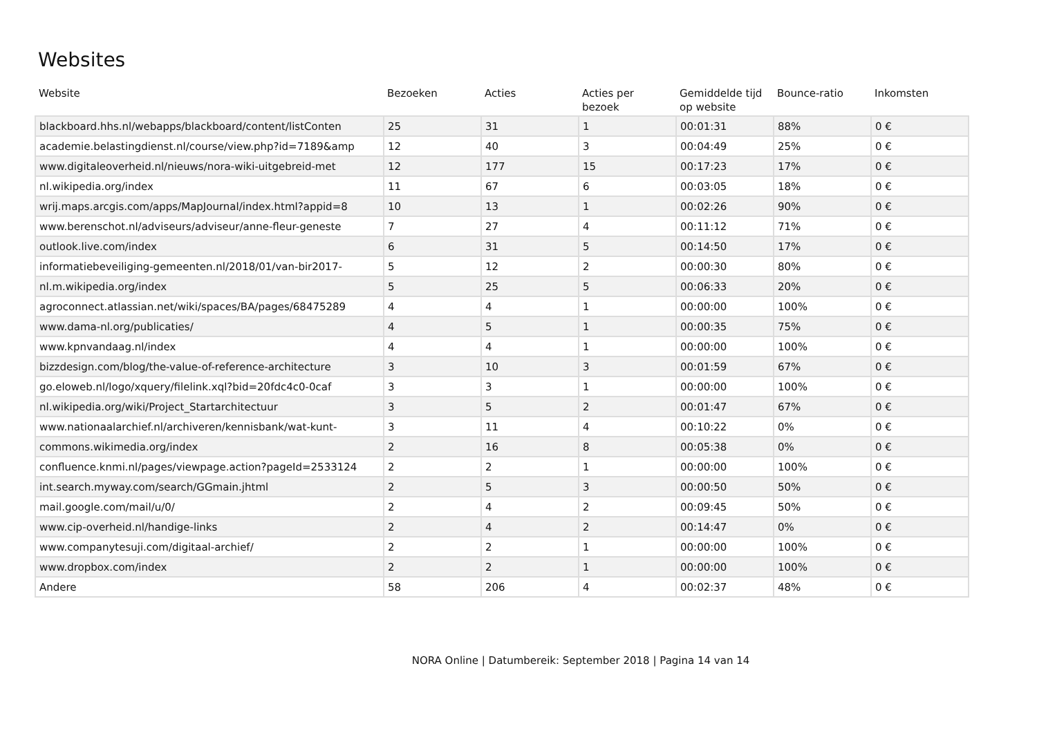Websites
| Website | Bezoeken | Acties | Acties per bezoek | Gemiddelde tijd op website | Bounce-ratio | Inkomsten |
| --- | --- | --- | --- | --- | --- | --- |
| blackboard.hhs.nl/webapps/blackboard/content/listConten | 25 | 31 | 1 | 00:01:31 | 88% | 0 € |
| academie.belastingdienst.nl/course/view.php?id=7189&amp | 12 | 40 | 3 | 00:04:49 | 25% | 0 € |
| www.digitaleoverheid.nl/nieuws/nora-wiki-uitgebreid-met | 12 | 177 | 15 | 00:17:23 | 17% | 0 € |
| nl.wikipedia.org/index | 11 | 67 | 6 | 00:03:05 | 18% | 0 € |
| wrij.maps.arcgis.com/apps/MapJournal/index.html?appid=8 | 10 | 13 | 1 | 00:02:26 | 90% | 0 € |
| www.berenschot.nl/adviseurs/adviseur/anne-fleur-geneste | 7 | 27 | 4 | 00:11:12 | 71% | 0 € |
| outlook.live.com/index | 6 | 31 | 5 | 00:14:50 | 17% | 0 € |
| informatiebeveiliging-gemeenten.nl/2018/01/van-bir2017- | 5 | 12 | 2 | 00:00:30 | 80% | 0 € |
| nl.m.wikipedia.org/index | 5 | 25 | 5 | 00:06:33 | 20% | 0 € |
| agroconnect.atlassian.net/wiki/spaces/BA/pages/68475289 | 4 | 4 | 1 | 00:00:00 | 100% | 0 € |
| www.dama-nl.org/publicaties/ | 4 | 5 | 1 | 00:00:35 | 75% | 0 € |
| www.kpnvandaag.nl/index | 4 | 4 | 1 | 00:00:00 | 100% | 0 € |
| bizzdesign.com/blog/the-value-of-reference-architecture | 3 | 10 | 3 | 00:01:59 | 67% | 0 € |
| go.eloweb.nl/logo/xquery/filelink.xql?bid=20fdc4c0-0caf | 3 | 3 | 1 | 00:00:00 | 100% | 0 € |
| nl.wikipedia.org/wiki/Project_Startarchitectuur | 3 | 5 | 2 | 00:01:47 | 67% | 0 € |
| www.nationaalarchief.nl/archiveren/kennisbank/wat-kunt- | 3 | 11 | 4 | 00:10:22 | 0% | 0 € |
| commons.wikimedia.org/index | 2 | 16 | 8 | 00:05:38 | 0% | 0 € |
| confluence.knmi.nl/pages/viewpage.action?pageId=2533124 | 2 | 2 | 1 | 00:00:00 | 100% | 0 € |
| int.search.myway.com/search/GGmain.jhtml | 2 | 5 | 3 | 00:00:50 | 50% | 0 € |
| mail.google.com/mail/u/0/ | 2 | 4 | 2 | 00:09:45 | 50% | 0 € |
| www.cip-overheid.nl/handige-links | 2 | 4 | 2 | 00:14:47 | 0% | 0 € |
| www.companytesuji.com/digitaal-archief/ | 2 | 2 | 1 | 00:00:00 | 100% | 0 € |
| www.dropbox.com/index | 2 | 2 | 1 | 00:00:00 | 100% | 0 € |
| Andere | 58 | 206 | 4 | 00:02:37 | 48% | 0 € |
NORA Online | Datumbereik: September 2018 | Pagina 14 van 14